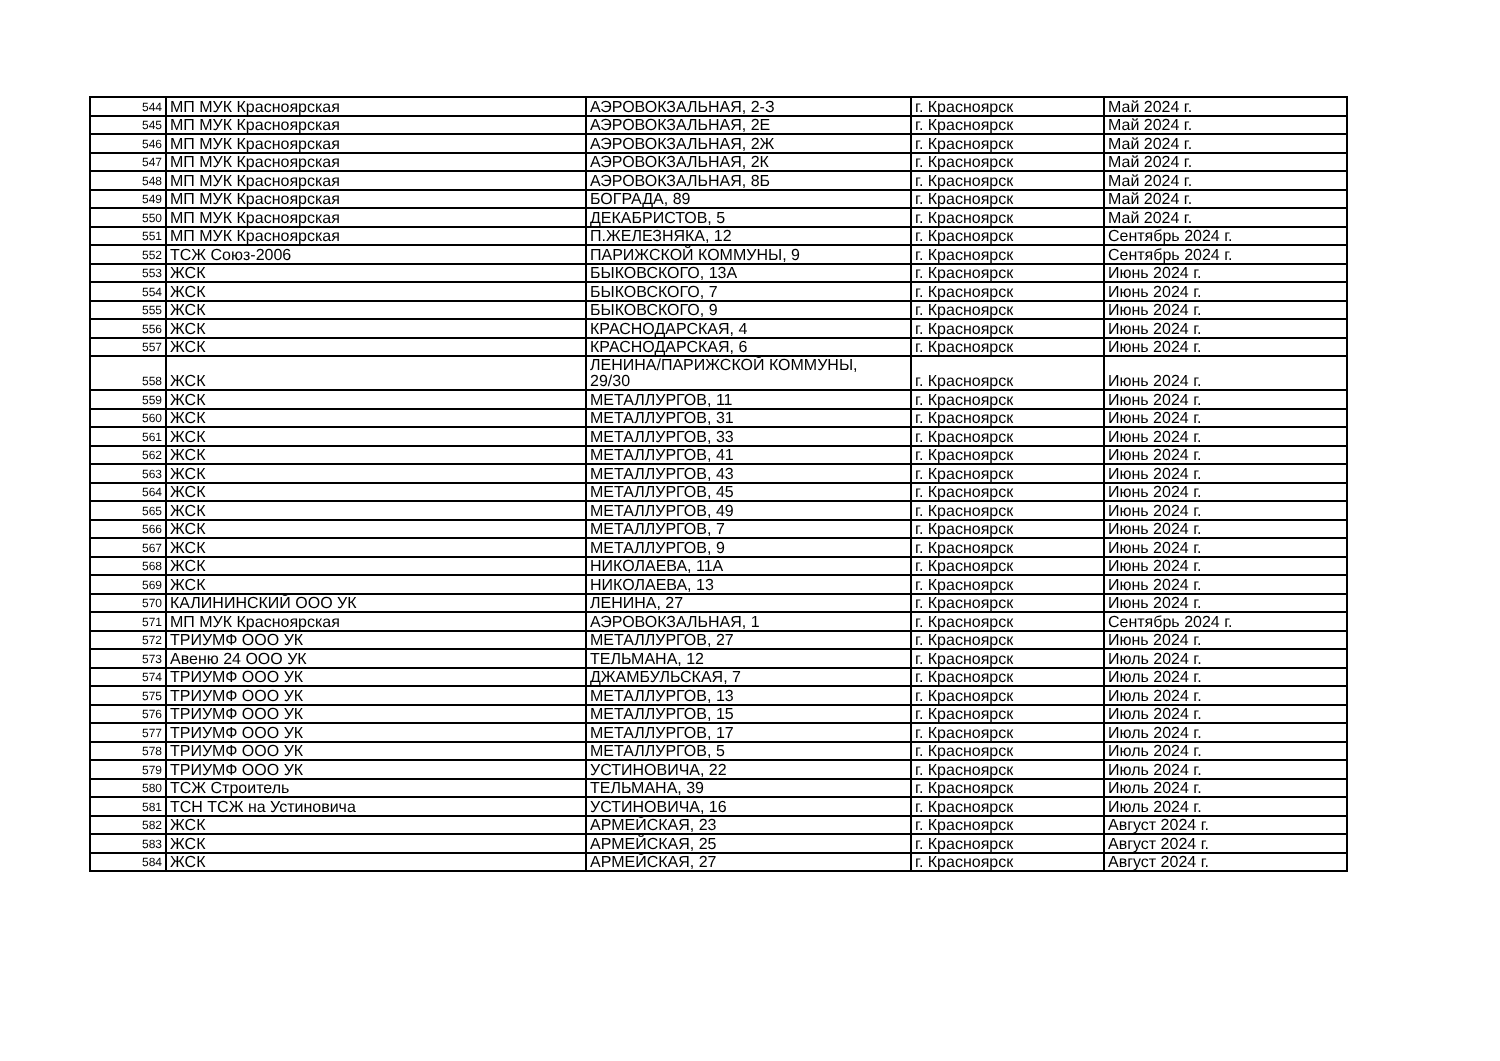| 544 | МП МУК Красноярская | АЭРОВОКЗАЛЬНАЯ, 2-З | г. Красноярск | Май 2024 г. |
| 545 | МП МУК Красноярская | АЭРОВОКЗАЛЬНАЯ, 2Е | г. Красноярск | Май 2024 г. |
| 546 | МП МУК Красноярская | АЭРОВОКЗАЛЬНАЯ, 2Ж | г. Красноярск | Май 2024 г. |
| 547 | МП МУК Красноярская | АЭРОВОКЗАЛЬНАЯ, 2К | г. Красноярск | Май 2024 г. |
| 548 | МП МУК Красноярская | АЭРОВОКЗАЛЬНАЯ, 8Б | г. Красноярск | Май 2024 г. |
| 549 | МП МУК Красноярская | БОГРАДА, 89 | г. Красноярск | Май 2024 г. |
| 550 | МП МУК Красноярская | ДЕКАБРИСТОВ, 5 | г. Красноярск | Май 2024 г. |
| 551 | МП МУК Красноярская | П.ЖЕЛЕЗНЯКА, 12 | г. Красноярск | Сентябрь 2024 г. |
| 552 | ТСЖ Союз-2006 | ПАРИЖСКОЙ КОММУНЫ, 9 | г. Красноярск | Сентябрь 2024 г. |
| 553 | ЖСК | БЫКОВСКОГО, 13А | г. Красноярск | Июнь 2024 г. |
| 554 | ЖСК | БЫКОВСКОГО, 7 | г. Красноярск | Июнь 2024 г. |
| 555 | ЖСК | БЫКОВСКОГО, 9 | г. Красноярск | Июнь 2024 г. |
| 556 | ЖСК | КРАСНОДАРСКАЯ, 4 | г. Красноярск | Июнь 2024 г. |
| 557 | ЖСК | КРАСНОДАРСКАЯ, 6 | г. Красноярск | Июнь 2024 г. |
| 558 | ЖСК | ЛЕНИНА/ПАРИЖСКОЙ КОММУНЫ, 29/30 | г. Красноярск | Июнь 2024 г. |
| 559 | ЖСК | МЕТАЛЛУРГОВ, 11 | г. Красноярск | Июнь 2024 г. |
| 560 | ЖСК | МЕТАЛЛУРГОВ, 31 | г. Красноярск | Июнь 2024 г. |
| 561 | ЖСК | МЕТАЛЛУРГОВ, 33 | г. Красноярск | Июнь 2024 г. |
| 562 | ЖСК | МЕТАЛЛУРГОВ, 41 | г. Красноярск | Июнь 2024 г. |
| 563 | ЖСК | МЕТАЛЛУРГОВ, 43 | г. Красноярск | Июнь 2024 г. |
| 564 | ЖСК | МЕТАЛЛУРГОВ, 45 | г. Красноярск | Июнь 2024 г. |
| 565 | ЖСК | МЕТАЛЛУРГОВ, 49 | г. Красноярск | Июнь 2024 г. |
| 566 | ЖСК | МЕТАЛЛУРГОВ, 7 | г. Красноярск | Июнь 2024 г. |
| 567 | ЖСК | МЕТАЛЛУРГОВ, 9 | г. Красноярск | Июнь 2024 г. |
| 568 | ЖСК | НИКОЛАЕВА, 11А | г. Красноярск | Июнь 2024 г. |
| 569 | ЖСК | НИКОЛАЕВА, 13 | г. Красноярск | Июнь 2024 г. |
| 570 | КАЛИНИНСКИЙ ООО УК | ЛЕНИНА, 27 | г. Красноярск | Июнь 2024 г. |
| 571 | МП МУК Красноярская | АЭРОВОКЗАЛЬНАЯ, 1 | г. Красноярск | Сентябрь 2024 г. |
| 572 | ТРИУМФ ООО УК | МЕТАЛЛУРГОВ, 27 | г. Красноярск | Июнь 2024 г. |
| 573 | Авеню 24 ООО УК | ТЕЛЬМАНА, 12 | г. Красноярск | Июль 2024 г. |
| 574 | ТРИУМФ ООО УК | ДЖАМБУЛЬСКАЯ, 7 | г. Красноярск | Июль 2024 г. |
| 575 | ТРИУМФ ООО УК | МЕТАЛЛУРГОВ, 13 | г. Красноярск | Июль 2024 г. |
| 576 | ТРИУМФ ООО УК | МЕТАЛЛУРГОВ, 15 | г. Красноярск | Июль 2024 г. |
| 577 | ТРИУМФ ООО УК | МЕТАЛЛУРГОВ, 17 | г. Красноярск | Июль 2024 г. |
| 578 | ТРИУМФ ООО УК | МЕТАЛЛУРГОВ, 5 | г. Красноярск | Июль 2024 г. |
| 579 | ТРИУМФ ООО УК | УСТИНОВИЧА, 22 | г. Красноярск | Июль 2024 г. |
| 580 | ТСЖ Строитель | ТЕЛЬМАНА, 39 | г. Красноярск | Июль 2024 г. |
| 581 | ТСН ТСЖ на Устиновича | УСТИНОВИЧА, 16 | г. Красноярск | Июль 2024 г. |
| 582 | ЖСК | АРМЕЙСКАЯ, 23 | г. Красноярск | Август 2024 г. |
| 583 | ЖСК | АРМЕЙСКАЯ, 25 | г. Красноярск | Август 2024 г. |
| 584 | ЖСК | АРМЕЙСКАЯ, 27 | г. Красноярск | Август 2024 г. |